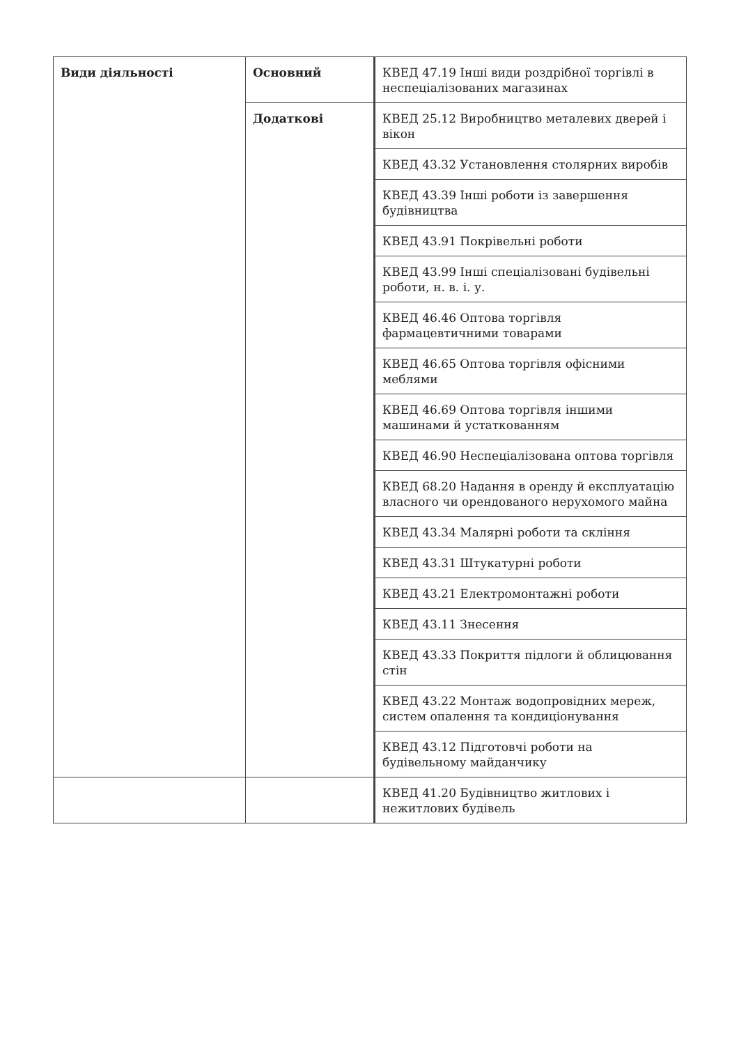| Види діяльності | Основний | КВЕД 47.19 Інші види роздрібної торгівлі в неспеціалізованих магазинах |
| | Додаткові | КВЕД 25.12 Виробництво металевих дверей і вікон |
| | | КВЕД 43.32 Установлення столярних виробів |
| | | КВЕД 43.39 Інші роботи із завершення будівництва |
| | | КВЕД 43.91 Покрівельні роботи |
| | | КВЕД 43.99 Інші спеціалізовані будівельні роботи, н. в. і. у. |
| | | КВЕД 46.46 Оптова торгівля фармацевтичними товарами |
| | | КВЕД 46.65 Оптова торгівля офісними меблями |
| | | КВЕД 46.69 Оптова торгівля іншими машинами й устаткованням |
| | | КВЕД 46.90 Неспеціалізована оптова торгівля |
| | | КВЕД 68.20 Надання в оренду й експлуатацію власного чи орендованого нерухомого майна |
| | | КВЕД 43.34 Малярні роботи та скління |
| | | КВЕД 43.31 Штукатурні роботи |
| | | КВЕД 43.21 Електромонтажні роботи |
| | | КВЕД 43.11 Знесення |
| | | КВЕД 43.33 Покриття підлоги й облицювання стін |
| | | КВЕД 43.22 Монтаж водопровідних мереж, систем опалення та кондиціонування |
| | | КВЕД 43.12 Підготовчі роботи на будівельному майданчику |
| | | КВЕД 41.20 Будівництво житлових і нежитлових будівель |